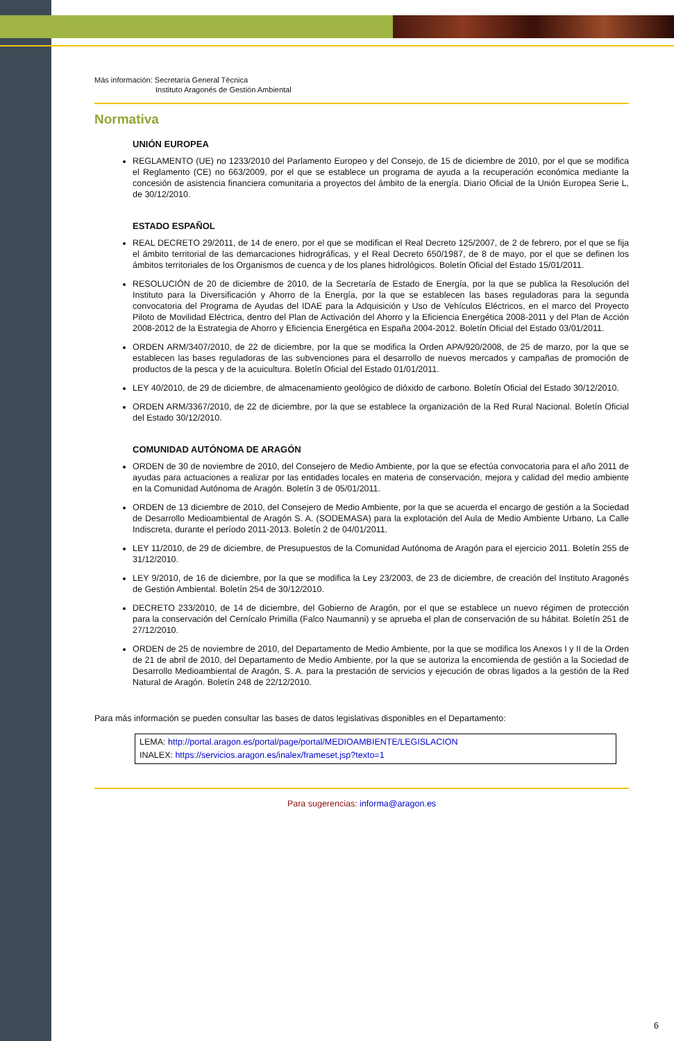Más información: Secretaría General Técnica
Instituto Aragonés de Gestión Ambiental
Normativa
UNIÓN EUROPEA
REGLAMENTO (UE) no 1233/2010 del Parlamento Europeo y del Consejo, de 15 de diciembre de 2010, por el que se modifica el Reglamento (CE) no 663/2009, por el que se establece un programa de ayuda a la recuperación económica mediante la concesión de asistencia financiera comunitaria a proyectos del ámbito de la energía. Diario Oficial de la Unión Europea Serie L, de 30/12/2010.
ESTADO ESPAÑOL
REAL DECRETO 29/2011, de 14 de enero, por el que se modifican el Real Decreto 125/2007, de 2 de febrero, por el que se fija el ámbito territorial de las demarcaciones hidrográficas, y el Real Decreto 650/1987, de 8 de mayo, por el que se definen los ámbitos territoriales de los Organismos de cuenca y de los planes hidrológicos. Boletín Oficial del Estado 15/01/2011.
RESOLUCIÓN de 20 de diciembre de 2010, de la Secretaría de Estado de Energía, por la que se publica la Resolución del Instituto para la Diversificación y Ahorro de la Energía, por la que se establecen las bases reguladoras para la segunda convocatoria del Programa de Ayudas del IDAE para la Adquisición y Uso de Vehículos Eléctricos, en el marco del Proyecto Piloto de Movilidad Eléctrica, dentro del Plan de Activación del Ahorro y la Eficiencia Energética 2008-2011 y del Plan de Acción 2008-2012 de la Estrategia de Ahorro y Eficiencia Energética en España 2004-2012. Boletín Oficial del Estado 03/01/2011.
ORDEN ARM/3407/2010, de 22 de diciembre, por la que se modifica la Orden APA/920/2008, de 25 de marzo, por la que se establecen las bases reguladoras de las subvenciones para el desarrollo de nuevos mercados y campañas de promoción de productos de la pesca y de la acuicultura. Boletín Oficial del Estado 01/01/2011.
LEY 40/2010, de 29 de diciembre, de almacenamiento geológico de dióxido de carbono. Boletín Oficial del Estado 30/12/2010.
ORDEN ARM/3367/2010, de 22 de diciembre, por la que se establece la organización de la Red Rural Nacional. Boletín Oficial del Estado 30/12/2010.
COMUNIDAD AUTÓNOMA DE ARAGÓN
ORDEN de 30 de noviembre de 2010, del Consejero de Medio Ambiente, por la que se efectúa convocatoria para el año 2011 de ayudas para actuaciones a realizar por las entidades locales en materia de conservación, mejora y calidad del medio ambiente en la Comunidad Autónoma de Aragón. Boletín 3 de 05/01/2011.
ORDEN de 13 diciembre de 2010, del Consejero de Medio Ambiente, por la que se acuerda el encargo de gestión a la Sociedad de Desarrollo Medioambiental de Aragón S. A. (SODEMASA) para la explotación del Aula de Medio Ambiente Urbano, La Calle Indiscreta, durante el período 2011-2013. Boletín 2 de 04/01/2011.
LEY 11/2010, de 29 de diciembre, de Presupuestos de la Comunidad Autónoma de Aragón para el ejercicio 2011. Boletín 255 de 31/12/2010.
LEY 9/2010, de 16 de diciembre, por la que se modifica la Ley 23/2003, de 23 de diciembre, de creación del Instituto Aragonés de Gestión Ambiental. Boletín 254 de 30/12/2010.
DECRETO 233/2010, de 14 de diciembre, del Gobierno de Aragón, por el que se establece un nuevo régimen de protección para la conservación del Cernícalo Primilla (Falco Naumanni) y se aprueba el plan de conservación de su hábitat. Boletín 251 de 27/12/2010.
ORDEN de 25 de noviembre de 2010, del Departamento de Medio Ambiente, por la que se modifica los Anexos I y II de la Orden de 21 de abril de 2010, del Departamento de Medio Ambiente, por la que se autoriza la encomienda de gestión a la Sociedad de Desarrollo Medioambiental de Aragón, S. A. para la prestación de servicios y ejecución de obras ligados a la gestión de la Red Natural de Aragón. Boletín 248 de 22/12/2010.
Para más información se pueden consultar las bases de datos legislativas disponibles en el Departamento:
LEMA: http://portal.aragon.es/portal/page/portal/MEDIOAMBIENTE/LEGISLACION
INALEX: https://servicios.aragon.es/inalex/frameset.jsp?texto=1
Para sugerencias: informa@aragon.es
6